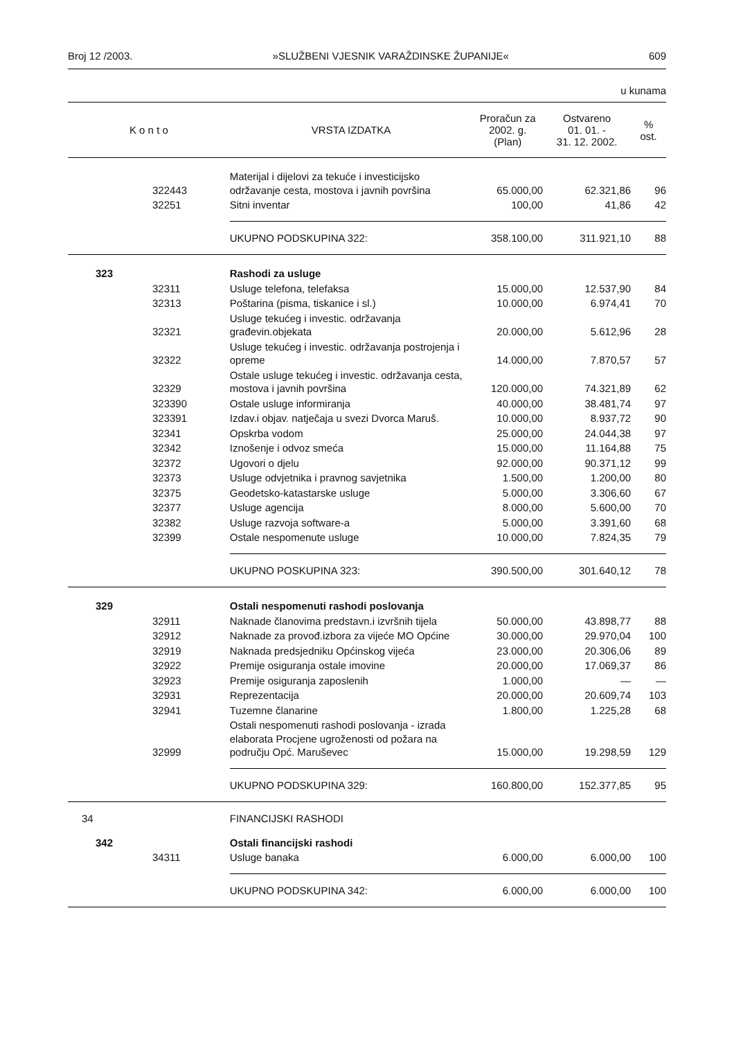Broj 12 /2003. »SLUŽBENI VJESNIK VARAŽDINSKE ŽUPANIJE« 609
u kunama
| K o n t o | | VRSTA IZDATKA | Proračun za 2002. g. (Plan) | Ostvareno 01. 01. - 31. 12. 2002. | % ost. |
| --- | --- | --- | --- | --- | --- |
| | 322443 | Materijal i dijelovi za tekuće i investicijsko održavanje cesta, mostova i javnih površina | 65.000,00 | 62.321,86 | 96 |
| | 32251 | Sitni inventar | 100,00 | 41,86 | 42 |
| | | UKUPNO PODSKUPINA 322: | 358.100,00 | 311.921,10 | 88 |
| 323 | | Rashodi za usluge | | | |
| | 32311 | Usluge telefona, telefaksa | 15.000,00 | 12.537,90 | 84 |
| | 32313 | Poštarina (pisma, tiskanice i sl.) | 10.000,00 | 6.974,41 | 70 |
| | 32321 | Usluge tekućeg i investic. održavanja građevin.objekata | 20.000,00 | 5.612,96 | 28 |
| | 32322 | Usluge tekućeg i investic. održavanja postrojenja i opreme | 14.000,00 | 7.870,57 | 57 |
| | 32329 | Ostale usluge tekućeg i investic. održavanja cesta, mostova i javnih površina | 120.000,00 | 74.321,89 | 62 |
| | 323390 | Ostale usluge informiranja | 40.000,00 | 38.481,74 | 97 |
| | 323391 | Izdav.i objav. natječaja u svezi Dvorca Maruš. | 10.000,00 | 8.937,72 | 90 |
| | 32341 | Opskrba vodom | 25.000,00 | 24.044,38 | 97 |
| | 32342 | Iznošenje i odvoz smeća | 15.000,00 | 11.164,88 | 75 |
| | 32372 | Ugovori o djelu | 92.000,00 | 90.371,12 | 99 |
| | 32373 | Usluge odvjetnika i pravnog savjetnika | 1.500,00 | 1.200,00 | 80 |
| | 32375 | Geodetsko-katastarske usluge | 5.000,00 | 3.306,60 | 67 |
| | 32377 | Usluge agencija | 8.000,00 | 5.600,00 | 70 |
| | 32382 | Usluge razvoja software-a | 5.000,00 | 3.391,60 | 68 |
| | 32399 | Ostale nespomenute usluge | 10.000,00 | 7.824,35 | 79 |
| | | UKUPNO POSKUPINA 323: | 390.500,00 | 301.640,12 | 78 |
| 329 | | Ostali nespomenuti rashodi poslovanja | | | |
| | 32911 | Naknade članovima predstavn.i izvršnih tijela | 50.000,00 | 43.898,77 | 88 |
| | 32912 | Naknade za provođ.izbora za vijeće MO Općine | 30.000,00 | 29.970,04 | 100 |
| | 32919 | Naknada predsjedniku Općinskog vijeća | 23.000,00 | 20.306,06 | 89 |
| | 32922 | Premije osiguranja ostale imovine | 20.000,00 | 17.069,37 | 86 |
| | 32923 | Premije osiguranja zaposlenih | 1.000,00 | — | — |
| | 32931 | Reprezentacija | 20.000,00 | 20.609,74 | 103 |
| | 32941 | Tuzemne članarine | 1.800,00 | 1.225,28 | 68 |
| | 32999 | Ostali nespomenuti rashodi poslovanja - izrada elaborata Procjene ugroženosti od požara na području Opć. Maruševec | 15.000,00 | 19.298,59 | 129 |
| | | UKUPNO PODSKUPINA 329: | 160.800,00 | 152.377,85 | 95 |
| 34 | | FINANCIJSKI RASHODI | | | |
| 342 | | Ostali financijski rashodi | | | |
| | 34311 | Usluge banaka | 6.000,00 | 6.000,00 | 100 |
| | | UKUPNO PODSKUPINA 342: | 6.000,00 | 6.000,00 | 100 |